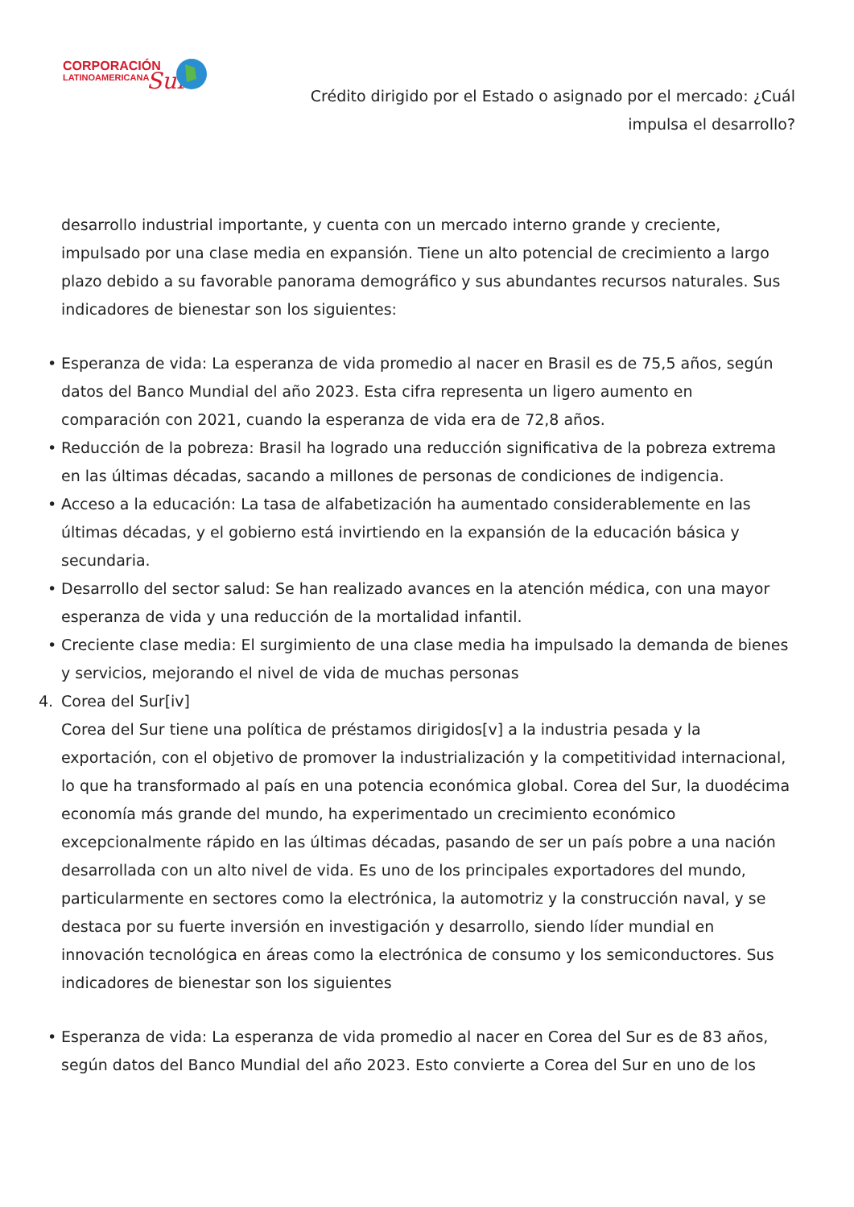CORPORACIÓN
LATINOAMERICANA
Sur
Crédito dirigido por el Estado o asignado por el mercado: ¿Cuál impulsa el desarrollo?
desarrollo industrial importante, y cuenta con un mercado interno grande y creciente, impulsado por una clase media en expansión. Tiene un alto potencial de crecimiento a largo plazo debido a su favorable panorama demográfico y sus abundantes recursos naturales. Sus indicadores de bienestar son los siguientes:
• Esperanza de vida: La esperanza de vida promedio al nacer en Brasil es de 75,5 años, según datos del Banco Mundial del año 2023. Esta cifra representa un ligero aumento en comparación con 2021, cuando la esperanza de vida era de 72,8 años.
• Reducción de la pobreza: Brasil ha logrado una reducción significativa de la pobreza extrema en las últimas décadas, sacando a millones de personas de condiciones de indigencia.
• Acceso a la educación: La tasa de alfabetización ha aumentado considerablemente en las últimas décadas, y el gobierno está invirtiendo en la expansión de la educación básica y secundaria.
• Desarrollo del sector salud: Se han realizado avances en la atención médica, con una mayor esperanza de vida y una reducción de la mortalidad infantil.
• Creciente clase media: El surgimiento de una clase media ha impulsado la demanda de bienes y servicios, mejorando el nivel de vida de muchas personas
4. Corea del Sur[iv]
Corea del Sur tiene una política de préstamos dirigidos[v] a la industria pesada y la exportación, con el objetivo de promover la industrialización y la competitividad internacional, lo que ha transformado al país en una potencia económica global. Corea del Sur, la duodécima economía más grande del mundo, ha experimentado un crecimiento económico excepcionalmente rápido en las últimas décadas, pasando de ser un país pobre a una nación desarrollada con un alto nivel de vida. Es uno de los principales exportadores del mundo, particularmente en sectores como la electrónica, la automotriz y la construcción naval, y se destaca por su fuerte inversión en investigación y desarrollo, siendo líder mundial en innovación tecnológica en áreas como la electrónica de consumo y los semiconductores. Sus indicadores de bienestar son los siguientes
• Esperanza de vida: La esperanza de vida promedio al nacer en Corea del Sur es de 83 años, según datos del Banco Mundial del año 2023. Esto convierte a Corea del Sur en uno de los